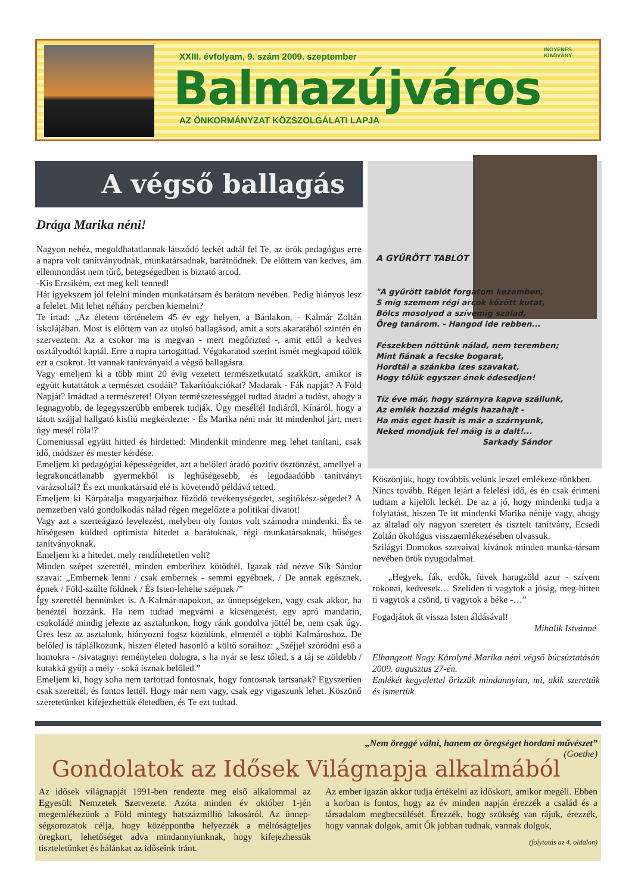XXIII. évfolyam, 9. szám 2009. szeptember
Balmazújváros
AZ ÖNKORMÁNYZAT KÖZSZOLGÁLATI LAPJA
INGYENES KIADVÁNY
A végső ballagás
Drága Marika néni!
Nagyon nehéz, megoldhatatlannak látszódó leckét adtál fel Te, az örök pedagógus erre a napra volt tanítványodnak, munkatársadnak, barátnődnek. De előttem van kedves, ám ellenmondást nem tűrő, betegségedben is biztató arcod.
-Kis Erzsikém, ezt meg kell tenned!
Hát igyekszem jól felelni minden munkatársam és barátom nevében. Pedig hiányos lesz a felelet. Mit lehet néhány percben kiemelni?
Te írtad: „Az életem történelem 45 év egy helyen, a Bánlakon, - Kalmár Zoltán iskolájában. Most is előttem van az utolsó ballagásod, amit a sors akaratából szintén én szerveztem. Az a csokor ma is megvan - mert megőrizted -, amit ettől a kedves osztályodtól kaptál. Erre a napra tartogattad. Végakaratod szerint ismét megkapod tőlük ezt a csokrot. Itt vannak tanítványaid a végső ballagásra.
Vagy emeljem ki a több mint 20 évig vezetett természetkutató szakkört, amikor is együtt kutattátok a természet csodáit? Takarítóakciókat? Madarak - Fák napját? A Föld Napját? Imádtad a természetet! Olyan természetességgel tudtad átadni a tudást, ahogy a legnagyobb, de legegyszerűbb emberek tudják. Úgy meséltél Indiáról, Kínáról, hogy a tátott szájjal hallgató kisfiú megkérdezte: - És Marika néni már itt mindenhol járt, mert úgy mesél róla!?
Comeniussal együtt hitted és hirdetted: Mindenkit mindenre meg lehet tanítani, csak idő, módszer és mester kérdése.
Emeljem ki pedagógiai képességeidet, azt a belőled áradó pozitív ösztönzést, amellyel a legrakoncátlanabb gyermekből is leghűségesebb, és legodaadóbb tanítványt varázsoltál? És ezt munkatársaid elé is követendő példává tetted.
Emeljem ki Kárpátalja magyarjaihoz fűződő tevékenységedet, segítőkész-ségedet? A nemzetben való gondolkodás nálad régen megelőzte a politikai divatot!
Vagy azt a szerteágazó levelezést, melyben oly fontos volt számodra mindenki. És te hűségesen küldted optimista hitedet a barátoknak, régi munkatársaknak, hűséges tanítványoknak.
Emeljem ki a hitedet, mely rendíthetetlen volt?
Minden szépet szerettél, minden emberihez kötődtél. Igazak rád nézve Sík Sándor szavai: „Embernek lenni / csak embernek - semmi egyébnek, / De annak egésznek, épnek / Föld-szülte földnek / És Isten-lehelte szépnek /”
Így szerettél bennünket is. A Kalmár-napokon, az ünnepségeken, vagy csak akkor, ha benéztél hozzánk. Ha nem tudtad megvárni a kicsengetést, egy apró mandarin, csokoládé mindig jelezte az asztalunkon, hogy ránk gondolva jöttél be, nem csak úgy. Üres lesz az asztalunk, hiányozni fogsz közülünk, elmentél a többi Kalmároshoz. De belőled is táplálkozunk, hiszen életed hasonló a költő soraihoz: „Széjjel szóródni eső a homokra - /sivatagnyi reménytelen dologra, s ha nyár se lesz tőled, s a táj se zöldebb / kutakká gyűjt a mély - soká isznak belőled.”
Emeljem ki, hogy soha nem tartottad fontosnak, hogy fontosnak tartsanak? Egyszerűen csak szerettél, és fontos lettél. Hogy már nem vagy, csak egy vigaszunk lehet. Köszönő szeretetünket kifejezhettük életedben, és Te ezt tudtad.
A GYŰRÖTT TABLÓT
"A gyűrött tablót forgatom kezemben,
S míg szemem régi arcok között kutat,
Bölcs mosolyod a szívemig szalad,
Öreg tanárom. - Hangod ide rebben...
Fészekben nőttünk nálad, nem teremben;
Mint fiának a fecske bogarat,
Hordtál a szánkba ízes szavakat,
Hogy tőlük egyszer ének édesedjen!
Tíz éve már, hogy szárnyra kapva szállunk,
Az emlék hozzád mégis hazahajt -
Ha más eget hasít is már a szárnyunk,
Neked mondjuk fel máig is a dalt!...
Sarkady Sándor
Köszönjük, hogy továbbis velünk leszel emlékeze-tünkben.
Nincs tovább. Régen lejárt a felelési idő, és én csak érinteni tudtam a kijelölt leckét. De az a jó, hogy mindenki tudja a folytatást, hiszen Te itt mindenki Marika nénije vagy, ahogy az általad oly nagyon szeretett és tisztelt tanítvány, Ecsedi Zoltán ökológus visszaemlékezésében olvassuk.
Szilágyi Domokos szavaival kívánok minden munka-társam nevében örök nyugodalmat.
„Hegyek, fák, erdők, füvek haragzöld azur - szívem rokonai, kedvesek… Szelíden ti vagytok a jóság, meg-hitten ti vagytok a csönd, ti vagytok a béke -…”
Fogadjátok őt vissza Isten áldásával!
Mihalik Istvánné
Elhangzott Nagy Károlyné Marika néni végső búcsúztatásán 2009. augusztus 27-én.
Emlékét kegyelettel őrizzük mindannyian, mi, akik szerettük és ismertük.
„Nem öreggé válni, hanem az öregséget hordani művészet”
(Goethe)
Gondolatok az Idősek Világnapja alkalmából
Az idősek világnapját 1991-ben rendezte meg első alkalommal az Egyesült Nemzetek Szervezete. Azóta minden év október 1-jén megemlékezünk a Föld mintegy hatszázmillió lakosáról. Az ünnep-ségsorozatok célja, hogy középpontba helyezzék a méltóságteljes öregkort, lehetőséget adva mindannyiunknak, hogy kifejezhessük tiszteletünket és hálánkat az időseink iránt.
Az ember igazán akkor tudja értékelni az időskort, amikor megéli. Ebben a korban is fontos, hogy az év minden napján érezzék a család és a társadalom megbecsülését. Érezzék, hogy szükség van rájuk, érezzék, hogy vannak dolgok, amit Ők jobban tudnak, vannak dolgok,
(folytatás az 4. oldalon)